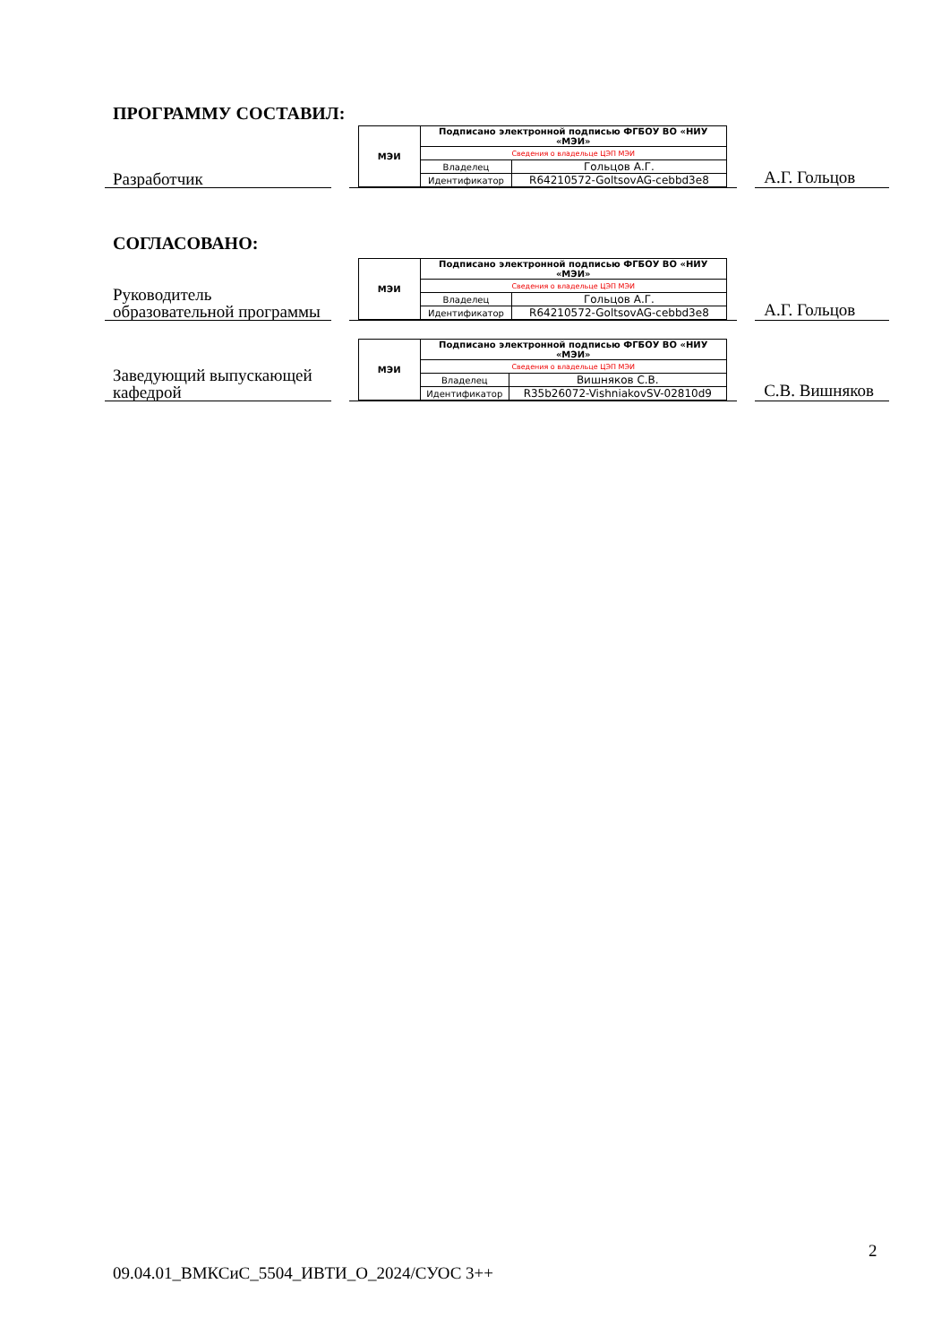ПРОГРАММУ СОСТАВИЛ:
Разработчик
| МЭИ | Подписано электронной подписью ФГБОУ ВО «НИУ «МЭИ» | |
| | Сведения о владельце ЦЭП МЭИ | |
| | Владелец | Гольцов А.Г. |
| | Идентификатор | R64210572-GoltsovAG-cebbd3e8 |
А.Г. Гольцов
СОГЛАСОВАНО:
Руководитель образовательной программы
| МЭИ | Подписано электронной подписью ФГБОУ ВО «НИУ «МЭИ» | |
| | Сведения о владельце ЦЭП МЭИ | |
| | Владелец | Гольцов А.Г. |
| | Идентификатор | R64210572-GoltsovAG-cebbd3e8 |
А.Г. Гольцов
Заведующий выпускающей кафедрой
| МЭИ | Подписано электронной подписью ФГБОУ ВО «НИУ «МЭИ» | |
| | Сведения о владельце ЦЭП МЭИ | |
| | Владелец | Вишняков С.В. |
| | Идентификатор | R35b26072-VishniakovSV-02810d9 |
С.В. Вишняков
2
09.04.01_ВМКСиС_5504_ИВТИ_О_2024/СУОС 3++